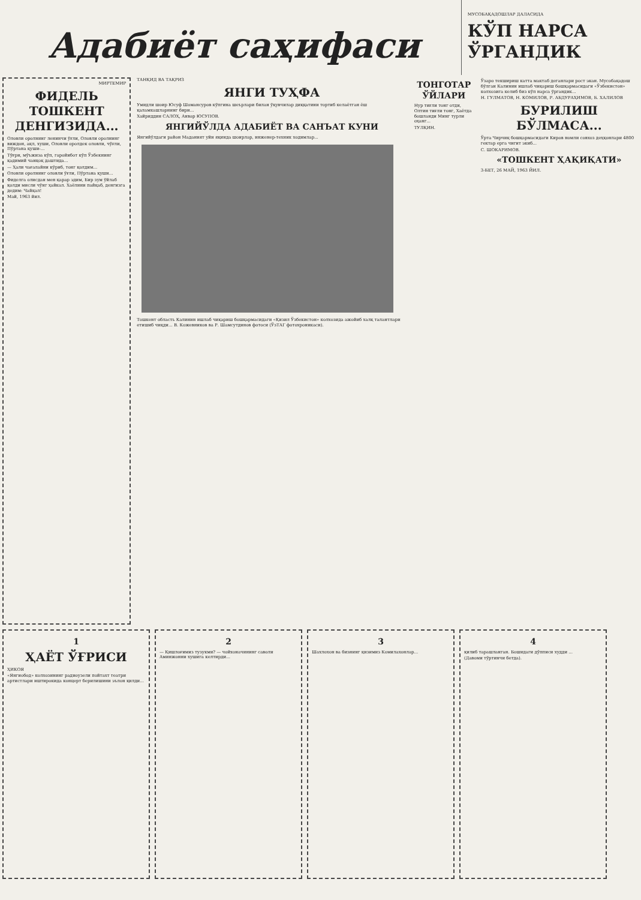Адабиёт саҳифаси
МУСОБАҚАДОШЛАР ДАЛАСИДА
КЎП НАРСА ЎРГАНДИК
МИРТЕМИР
ФИДЕЛЬ ТОШКЕНТ ДЕНГИЗИДА...
Оловли оролнинг ленинчи ўғли, Оловли оролнинг виждон, ақл, хуши, Оловли оролдек оловли, чўғли, Пўртана қуши-...
Тўғри, мўъжиза кўп, гаройибот кўп Ўзбекнинг қадимий чанқоқ даштида...
— Ҳали чағалайни кўриб, тонг қолдим...
Оловли оролнинг оловли ўғли, Пўртана қуши...
Фиделга олисдан мен қарар эдим, Бир зум ўйлаб қолди мисли чўнг ҳайкал. Хаёлини пайқаб, денгизга дедим: Чайқал!
Май, 1963 йил.
ТАНҚИД ВА ТАҚРИЗ
ЯНГИ ТУҲФА
Умидли шоир Юсуф Шомансуров кўпгина шеърлари билан ўқувчилар диққатини тортиб келаётган ёш қаламкашларнинг бири...
Хайриддин САЛОҲ, Анвар ЮСУПОВ.
ЯНГИЙЎЛДА АДАБИЁТ ВА САНЪАТ КУНИ
Янгийўлдаги район Маданият уйи яқинда шоирлар, инженер-техник ходимлар...
Тошкент область Калинин ишлаб чиқариш бошқармасидаги «Қизил Ўзбекистон» колхозида ажойиб халқ талантлари етишиб чиқди... В. Кожевников ва Р. Шамсутдинов фотоси (ЎзТАГ фотохроникаси).
ТОНГОТАР ЎЙЛАРИ
Нур тиғли тонг отди, Олтин тиғли тонг, Хаётда бошланди Минг турли оҳанг...
ТУЛҚИН.
Ўзаро текшириш катта мактаб деганлари рост экан. Мусобақадош бўлган Калинин ишлаб чиқариш бошқармасидаги «Ўзбекистон» колхозига келиб биз кўп нарса ўргандик...
Н. ГУЛМАТОВ, Н. КОМИЛОВ, Р. АБДУРАҲИМОВ, Б. ХАЛИЛОВ
БУРИЛИШ БЎЛМАСА...
Ўрта Чирчиқ бошқармасидаги Киров номли совхоз деҳқонлари 4800 гектар ерга чигит экиб...
С. ШОКАРИМОВ.
«ТОШКЕНТ ҲАҚИҚАТИ»
3-БЕТ, 26 МАЙ, 1963 ЙИЛ.
1
ҲАЁТ ЎҒРИСИ
ҲИКОЯ
«Янгиобод» колхозининг радиоузели пойтахт театри артистлари иштирокида концерт берилишини эълон қилди...
2
— Қишлоғимиз тузукми? — чойхоначининг саволи Аминжонни хушига келтирди...
3
Шахлохон ва бизнинг қизимиз Комилахонлар...
4
қилиб тарашланган. Бошидаги дўпписи худди ...
(Давоми тўртинчи бетда).